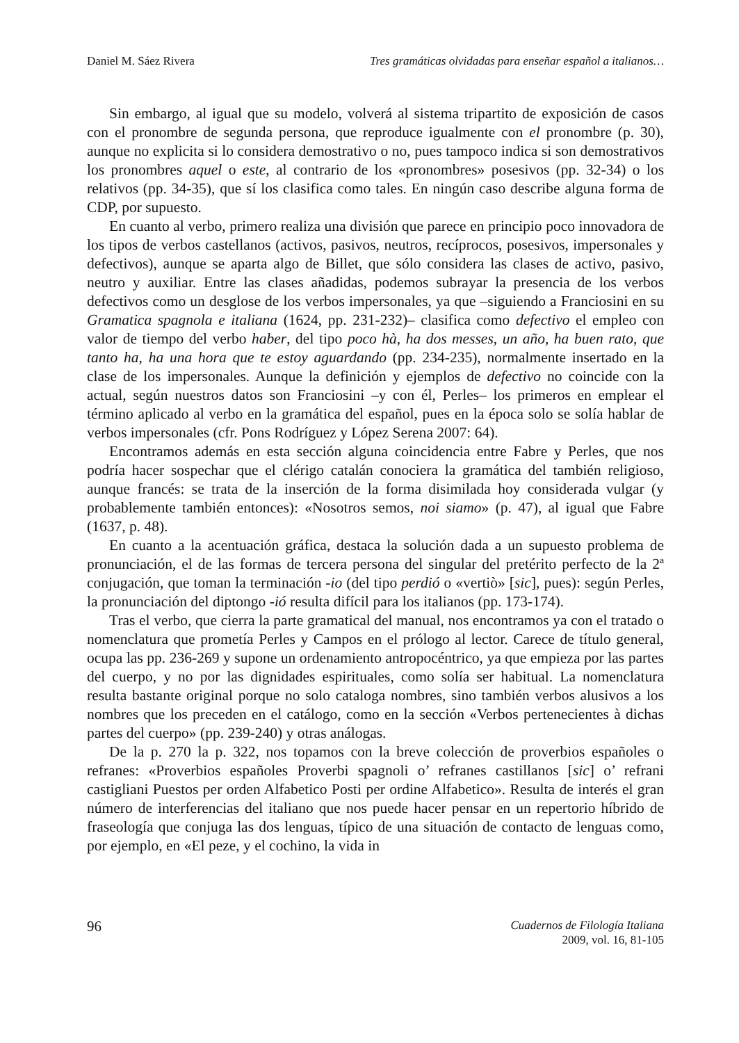Daniel M. Sáez Rivera Tres gramáticas olvidadas para enseñar español a italianos…
Sin embargo, al igual que su modelo, volverá al sistema tripartito de exposición de casos con el pronombre de segunda persona, que reproduce igualmente con el pronombre (p. 30), aunque no explicita si lo considera demostrativo o no, pues tampoco indica si son demostrativos los pronombres aquel o este, al contrario de los «pronombres» posesivos (pp. 32-34) o los relativos (pp. 34-35), que sí los clasifica como tales. En ningún caso describe alguna forma de CDP, por supuesto.
En cuanto al verbo, primero realiza una división que parece en principio poco innovadora de los tipos de verbos castellanos (activos, pasivos, neutros, recíprocos, posesivos, impersonales y defectivos), aunque se aparta algo de Billet, que sólo considera las clases de activo, pasivo, neutro y auxiliar. Entre las clases añadidas, podemos subrayar la presencia de los verbos defectivos como un desglose de los verbos impersonales, ya que –siguiendo a Franciosini en su Gramatica spagnola e italiana (1624, pp. 231-232)– clasifica como defectivo el empleo con valor de tiempo del verbo haber, del tipo poco hà, ha dos messes, un año, ha buen rato, que tanto ha, ha una hora que te estoy aguardando (pp. 234-235), normalmente insertado en la clase de los impersonales. Aunque la definición y ejemplos de defectivo no coincide con la actual, según nuestros datos son Franciosini –y con él, Perles– los primeros en emplear el término aplicado al verbo en la gramática del español, pues en la época solo se solía hablar de verbos impersonales (cfr. Pons Rodríguez y López Serena 2007: 64).
Encontramos además en esta sección alguna coincidencia entre Fabre y Perles, que nos podría hacer sospechar que el clérigo catalán conociera la gramática del también religioso, aunque francés: se trata de la inserción de la forma disimilada hoy considerada vulgar (y probablemente también entonces): «Nosotros semos, noi siamo» (p. 47), al igual que Fabre (1637, p. 48).
En cuanto a la acentuación gráfica, destaca la solución dada a un supuesto problema de pronunciación, el de las formas de tercera persona del singular del pretérito perfecto de la 2ª conjugación, que toman la terminación -io (del tipo perdió o «vertiò» [sic], pues): según Perles, la pronunciación del diptongo -ió resulta difícil para los italianos (pp. 173-174).
Tras el verbo, que cierra la parte gramatical del manual, nos encontramos ya con el tratado o nomenclatura que prometía Perles y Campos en el prólogo al lector. Carece de título general, ocupa las pp. 236-269 y supone un ordenamiento antropocéntrico, ya que empieza por las partes del cuerpo, y no por las dignidades espirituales, como solía ser habitual. La nomenclatura resulta bastante original porque no solo cataloga nombres, sino también verbos alusivos a los nombres que los preceden en el catálogo, como en la sección «Verbos pertenecientes à dichas partes del cuerpo» (pp. 239-240) y otras análogas.
De la p. 270 la p. 322, nos topamos con la breve colección de proverbios españoles o refranes: «Proverbios españoles Proverbi spagnoli o’ refranes castillanos [sic] o’ refrani castigliani Puestos per orden Alfabetico Posti per ordine Alfabetico». Resulta de interés el gran número de interferencias del italiano que nos puede hacer pensar en un repertorio híbrido de fraseología que conjuga las dos lenguas, típico de una situación de contacto de lenguas como, por ejemplo, en «El peze, y el cochino, la vida in
96
Cuadernos de Filología Italiana
2009, vol. 16, 81-105